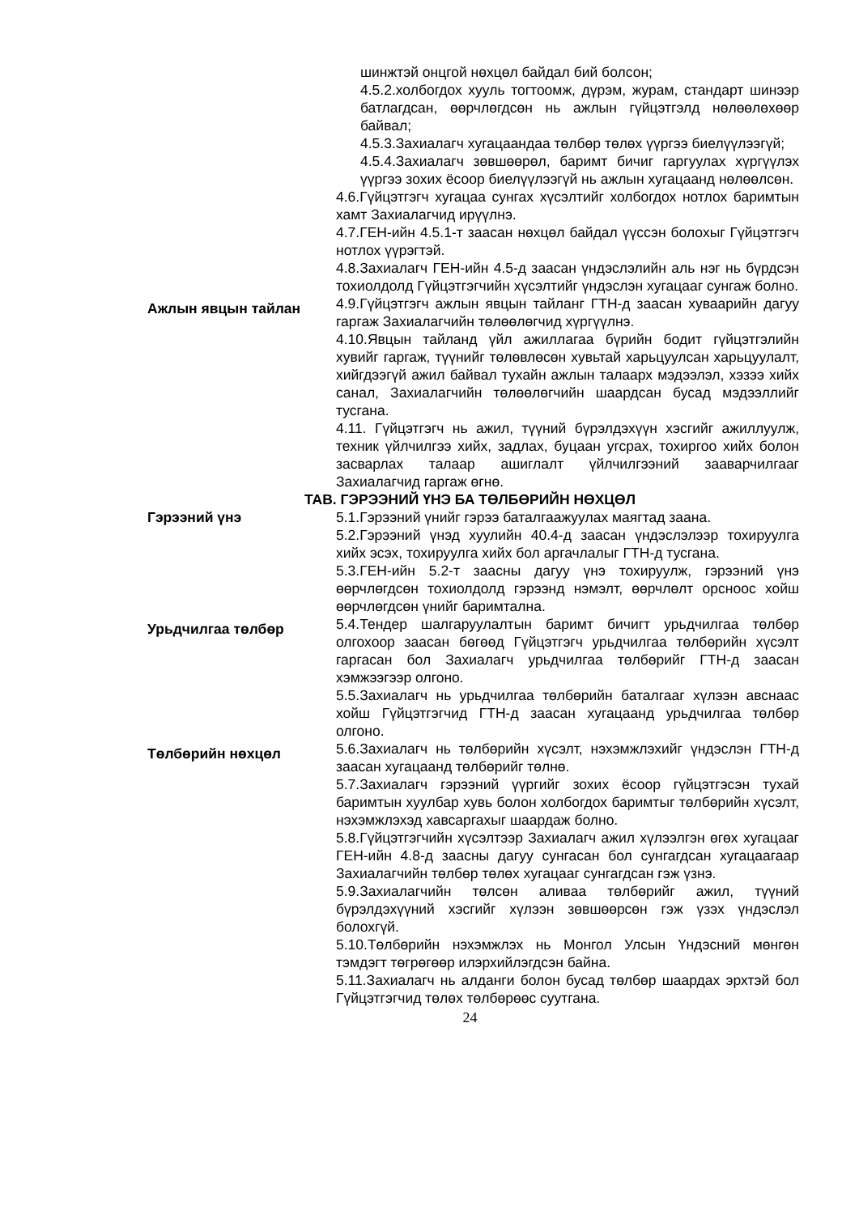шинжтэй онцгой нөхцөл байдал бий болсон;
4.5.2.холбогдох хууль тогтоомж, дүрэм, журам, стандарт шинээр батлагдсан, өөрчлөгдсөн нь ажлын гүйцэтгэлд нөлөөлөхөөр байвал;
4.5.3.Захиалагч хугацаандаа төлбөр төлөх үүргээ биелүүлээгүй;
4.5.4.Захиалагч зөвшөөрөл, баримт бичиг гаргуулах хүргүүлэх үүргээ зохих ёсоор биелүүлээгүй нь ажлын хугацаанд нөлөөлсөн.
4.6.Гүйцэтгэгч хугацаа сунгах хүсэлтийг холбогдох нотлох баримтын хамт Захиалагчид ирүүлнэ.
4.7.ГЕН-ийн 4.5.1-т заасан нөхцөл байдал үүссэн болохыг Гүйцэтгэгч нотлох үүрэгтэй.
4.8.Захиалагч ГЕН-ийн 4.5-д заасан үндэслэлийн аль нэг нь бүрдсэн тохиолдолд Гүйцэтгэгчийн хүсэлтийг үндэслэн хугацааг сунгаж болно.
Ажлын явцын тайлан
4.9.Гүйцэтгэгч ажлын явцын тайланг ГТН-д заасан хуваарийн дагуу гаргаж Захиалагчийн төлөөлөгчид хүргүүлнэ.
4.10.Явцын тайланд үйл ажиллагаа бүрийн бодит гүйцэтгэлийн хувийг гаргаж, түүнийг төлөвлөсөн хувьтай харьцуулсан харьцуулалт, хийгдээгүй ажил байвал тухайн ажлын талаарх мэдээлэл, хэзээ хийх санал, Захиалагчийн төлөөлөгчийн шаардсан бусад мэдээллийг тусгана.
4.11. Гүйцэтгэгч нь ажил, түүний бүрэлдэхүүн хэсгийг ажиллуулж, техник үйлчилгээ хийх, задлах, буцаан угсрах, тохиргоо хийх болон засварлах талаар ашиглалт үйлчилгээний зааварчилгааг Захиалагчид гаргаж өгнө.
ТАВ. ГЭРЭЭНИЙ ҮНЭ БА ТӨЛБӨРИЙН НӨХЦӨЛ
Гэрээний үнэ 5.1.Гэрээний үнийг гэрээ баталгаажуулах маягтад заана.
5.2.Гэрээний үнэд хуулийн 40.4-д заасан үндэслэлээр тохируулга хийх эсэх, тохируулга хийх бол аргачлалыг ГТН-д тусгана.
5.3.ГЕН-ийн 5.2-т заасны дагуу үнэ тохируулж, гэрээний үнэ өөрчлөгдсөн тохиолдолд гэрээнд нэмэлт, өөрчлөлт орсноос хойш өөрчлөгдсөн үнийг баримтална.
Урьдчилгаа төлбөр
5.4.Тендер шалгаруулалтын баримт бичигт урьдчилгаа төлбөр олгохоор заасан бөгөөд Гүйцэтгэгч урьдчилгаа төлбөрийн хүсэлт гаргасан бол Захиалагч урьдчилгаа төлбөрийг ГТН-д заасан хэмжээгээр олгоно.
5.5.Захиалагч нь урьдчилгаа төлбөрийн баталгааг хүлээн авснаас хойш Гүйцэтгэгчид ГТН-д заасан хугацаанд урьдчилгаа төлбөр олгоно.
Төлбөрийн нөхцөл
5.6.Захиалагч нь төлбөрийн хүсэлт, нэхэмжлэхийг үндэслэн ГТН-д заасан хугацаанд төлбөрийг төлнө.
5.7.Захиалагч гэрээний үүргийг зохих ёсоор гүйцэтгэсэн тухай баримтын хуулбар хувь болон холбогдох баримтыг төлбөрийн хүсэлт, нэхэмжлэхэд хавсаргахыг шаардаж болно.
5.8.Гүйцэтгэгчийн хүсэлтээр Захиалагч ажил хүлээлгэн өгөх хугацааг ГЕН-ийн 4.8-д заасны дагуу сунгасан бол сунгагдсан хугацаагаар Захиалагчийн төлбөр төлөх хугацааг сунгагдсан гэж үзнэ.
5.9.Захиалагчийн төлсөн аливаа төлбөрийг ажил, түүний бүрэлдэхүүний хэсгийг хүлээн зөвшөөрсөн гэж үзэх үндэслэл болохгүй.
5.10.Төлбөрийн нэхэмжлэх нь Монгол Улсын Үндэсний мөнгөн тэмдэгт төгрөгөөр илэрхийлэгдсэн байна.
5.11.Захиалагч нь алданги болон бусад төлбөр шаардах эрхтэй бол Гүйцэтгэгчид төлөх төлбөрөөс суутгана.
24